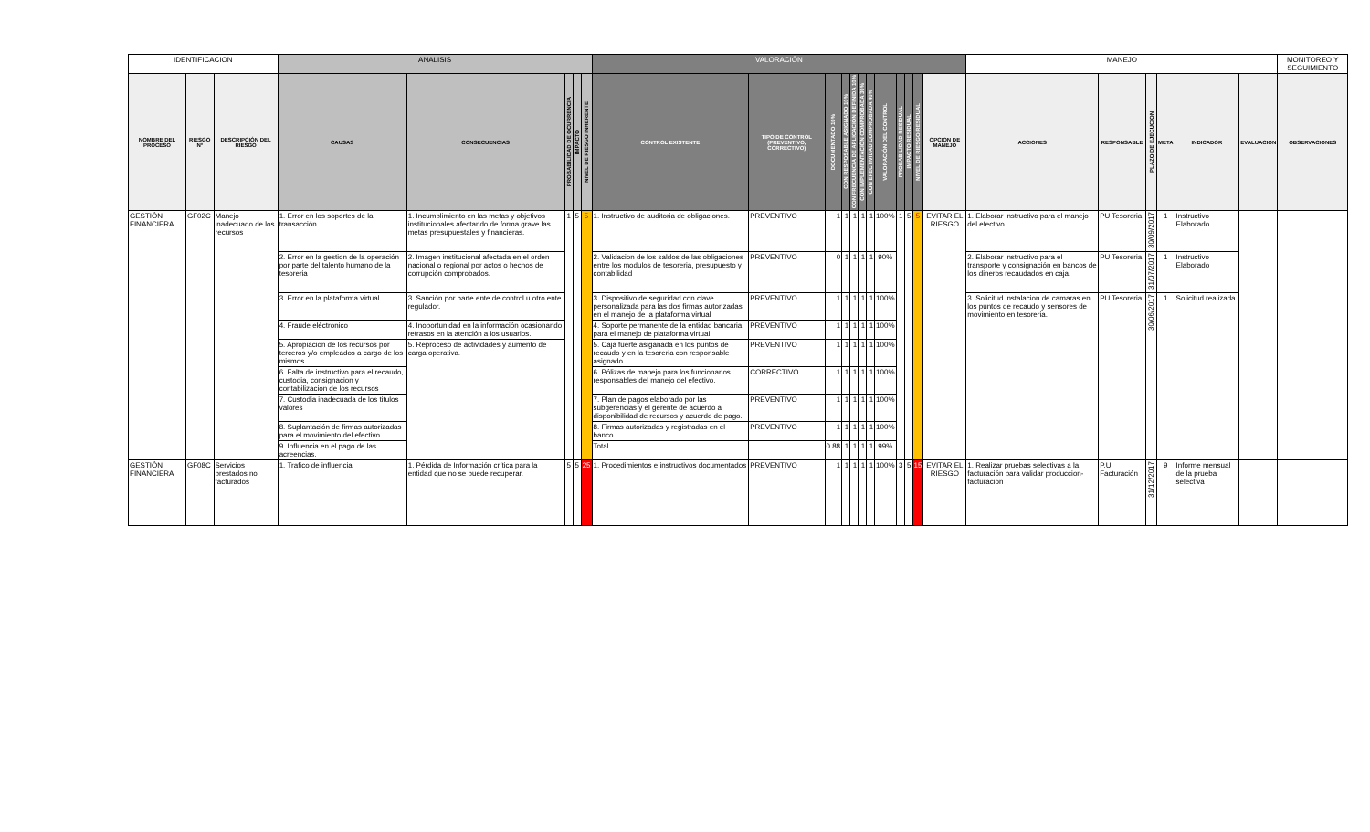| IDENTIFICACION | | | ANALISIS | | | | | VALORACIÓN | | | | | | | | | | | | MANEJO | | | | | | MONITOREO Y SEGUIMIENTO |
| NOMBRE DEL PROCESO | RIESGO N° | DESCRIPCIÓN DEL RIESGO | CAUSAS | CONSECUENCIAS | PROBABILIDAD DE OCURRENCIA | IMPACTO | NIVEL DE RIESGO INHERENTE | CONTROL EXISTENTE | TIPO DE CONTROL (PREVENTIVO, CORRECTIVO) | DOCUMENTADO 10% | CON RESPOSABLE ASIGNADO 10% | CON FRECUENCIA DE APLICACIÓN DEFINIDA 10% | CON IMPLEMENTACIÓN COMPROBADA 30% | CON EFECTIVIDAD COMPROBADA 40% | VALORACIÓN DEL CONTROL | PROBABILIDAD RESIDUAL | IMPACTO RESIDUAL | NIVEL DE RIESGO RESIDUAL | OPCION DE MANEJO | ACCIONES | RESPONSABLE | PLAZO DE EJECUCION | META | INDICADOR | EVALUACION | OBSERVACIONES |
| GESTIÓN FINANCIERA | GF02C | Manejo inadecuado de los recursos | 1. Error en los soportes de la transacción | 1. Incumplimiento en las metas y objetivos institucionales afectando de forma grave las metas presupuestales y financieras. | 1 | 5 | 5 | 1. Instructivo de auditoria de obligaciones. | PREVENTIVO | 1 | 1 | 1 | 1 | 1 | 100% | 1 | 5 | 5 | EVITAR EL RIESGO | 1. Elaborar instructivo para el manejo del efectivo | PU Tesoreria | 30/09/2017 | 1 | Instructivo Elaborado | | |
| | | | 2. Error en la gestion de la operación por parte del talento humano de la tesoreria | 2. Imagen institucional afectada en el orden nacional o regional por actos o hechos de corrupción comprobados. | | | | 2. Validacion de los saldos de las obligaciones entre los modulos de tesoreria, presupuesto y contabilidad | PREVENTIVO | 0 | 1 | 1 | 1 | 1 | 90% | | | | | 2. Elaborar instructivo para el transporte y consignación en bancos de los dineros recaudados en caja. | PU Tesoreria | 31/07/2017 | 1 | Instructivo Elaborado | | |
| | | | 3. Error en la plataforma virtual. | 3. Sanción por parte ente de control u otro ente regulador. | | | | 3. Dispositivo de seguridad con clave personalizada para las dos firmas autorizadas en el manejo de la plataforma virtual | PREVENTIVO | 1 | 1 | 1 | 1 | 1 | 100% | | | | | 3. Solicitud instalacion de camaras en los puntos de recaudo y sensores de movimiento en tesoreria. | PU Tesoreria | 30/06/2017 | 1 | Solicitud realizada | | |
| | | | 4. Fraude eléctronico | 4. Inoportunidad en la información ocasionando retrasos en la atención a los usuarios. | | | | 4. Soporte permanente de la entidad bancaria para el manejo de plataforma virtual. | PREVENTIVO | 1 | 1 | 1 | 1 | 1 | 100% | | | | | | | | | | | |
| | | | 5. Apropiacion de los recursos por terceros y/o empleados a cargo de los mismos. | 5. Reproceso de actividades y aumento de carga operativa. | | | | 5. Caja fuerte asiganada en los puntos de recaudo y en la tesoreria con responsable asignado | PREVENTIVO | 1 | 1 | 1 | 1 | 1 | 100% | | | | | | | | | | | |
| | | | 6. Falta de instructivo para el recaudo, custodia, consignacion y contabilizacion de los recursos | | | | | 6. Pólizas de manejo para los funcionarios responsables del manejo del efectivo. | CORRECTIVO | 1 | 1 | 1 | 1 | 1 | 100% | | | | | | | | | | | |
| | | | 7. Custodia inadecuada de los titulos valores | | | | | 7. Plan de pagos elaborado por las subgerencias y el gerente de acuerdo a disponibilidad de recursos y acuerdo de pago. | PREVENTIVO | 1 | 1 | 1 | 1 | 1 | 100% | | | | | | | | | | | |
| | | | 8. Suplantación de firmas autorizadas para el movimiento del efectivo. | | | | | 8. Firmas autorizadas y registradas en el banco. | PREVENTIVO | 1 | 1 | 1 | 1 | 1 | 100% | | | | | | | | | | | |
| | | | 9. Influencia en el pago de las acreencias. | | | | | Total | | 0.88 | 1 | 1 | 1 | 1 | 99% | | | | | | | | | | | |
| GESTIÓN FINANCIERA | GF08C | Servicios prestados no facturados | 1. Trafico de influencia | 1. Pérdida de Información crítica para la entidad que no se puede recuperar. | 5 | 5 | 25 | 1. Procedimientos e instructivos documentados | PREVENTIVO | 1 | 1 | 1 | 1 | 1 | 100% | 3 | 5 | 15 | EVITAR EL RIESGO | 1. Realizar pruebas selectivas a la facturación para validar produccion-facturacion | P.U Facturación | 31/12/2017 | 9 | Informe mensual de la prueba selectiva | | |